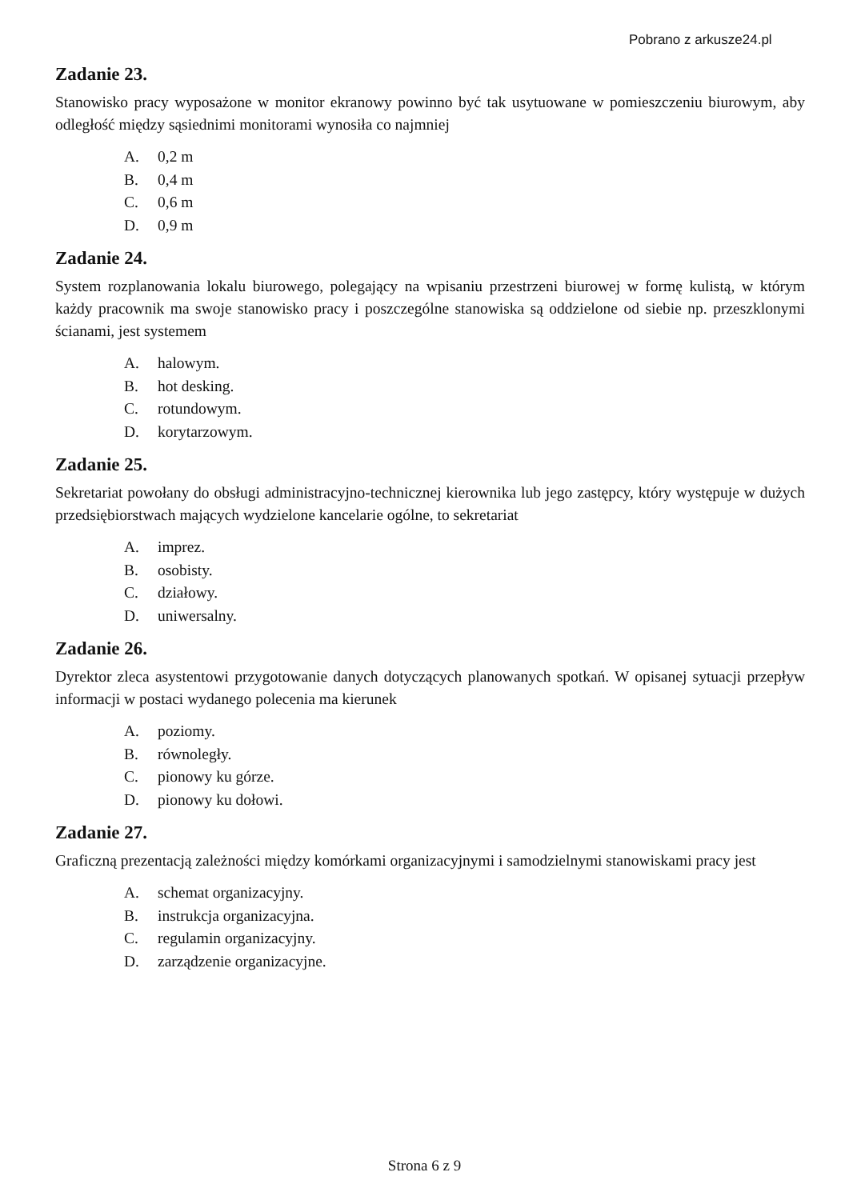Pobrano z arkusze24.pl
Zadanie 23.
Stanowisko pracy wyposażone w monitor ekranowy powinno być tak usytuowane w pomieszczeniu biurowym, aby odległość między sąsiednimi monitorami wynosiła co najmniej
A. 0,2 m
B. 0,4 m
C. 0,6 m
D. 0,9 m
Zadanie 24.
System rozplanowania lokalu biurowego, polegający na wpisaniu przestrzeni biurowej w formę kulistą, w którym każdy pracownik ma swoje stanowisko pracy i poszczególne stanowiska są oddzielone od siebie np. przeszklonymi ścianami, jest systemem
A. halowym.
B. hot desking.
C. rotundowym.
D. korytarzowym.
Zadanie 25.
Sekretariat powołany do obsługi administracyjno-technicznej kierownika lub jego zastępcy, który występuje w dużych przedsiębiorstwach mających wydzielone kancelarie ogólne, to sekretariat
A. imprez.
B. osobisty.
C. działowy.
D. uniwersalny.
Zadanie 26.
Dyrektor zleca asystentowi przygotowanie danych dotyczących planowanych spotkań. W opisanej sytuacji przepływ informacji w postaci wydanego polecenia ma kierunek
A. poziomy.
B. równoległy.
C. pionowy ku górze.
D. pionowy ku dołowi.
Zadanie 27.
Graficzną prezentacją zależności między komórkami organizacyjnymi i samodzielnymi stanowiskami pracy jest
A. schemat organizacyjny.
B. instrukcja organizacyjna.
C. regulamin organizacyjny.
D. zarządzenie organizacyjne.
Strona 6 z 9